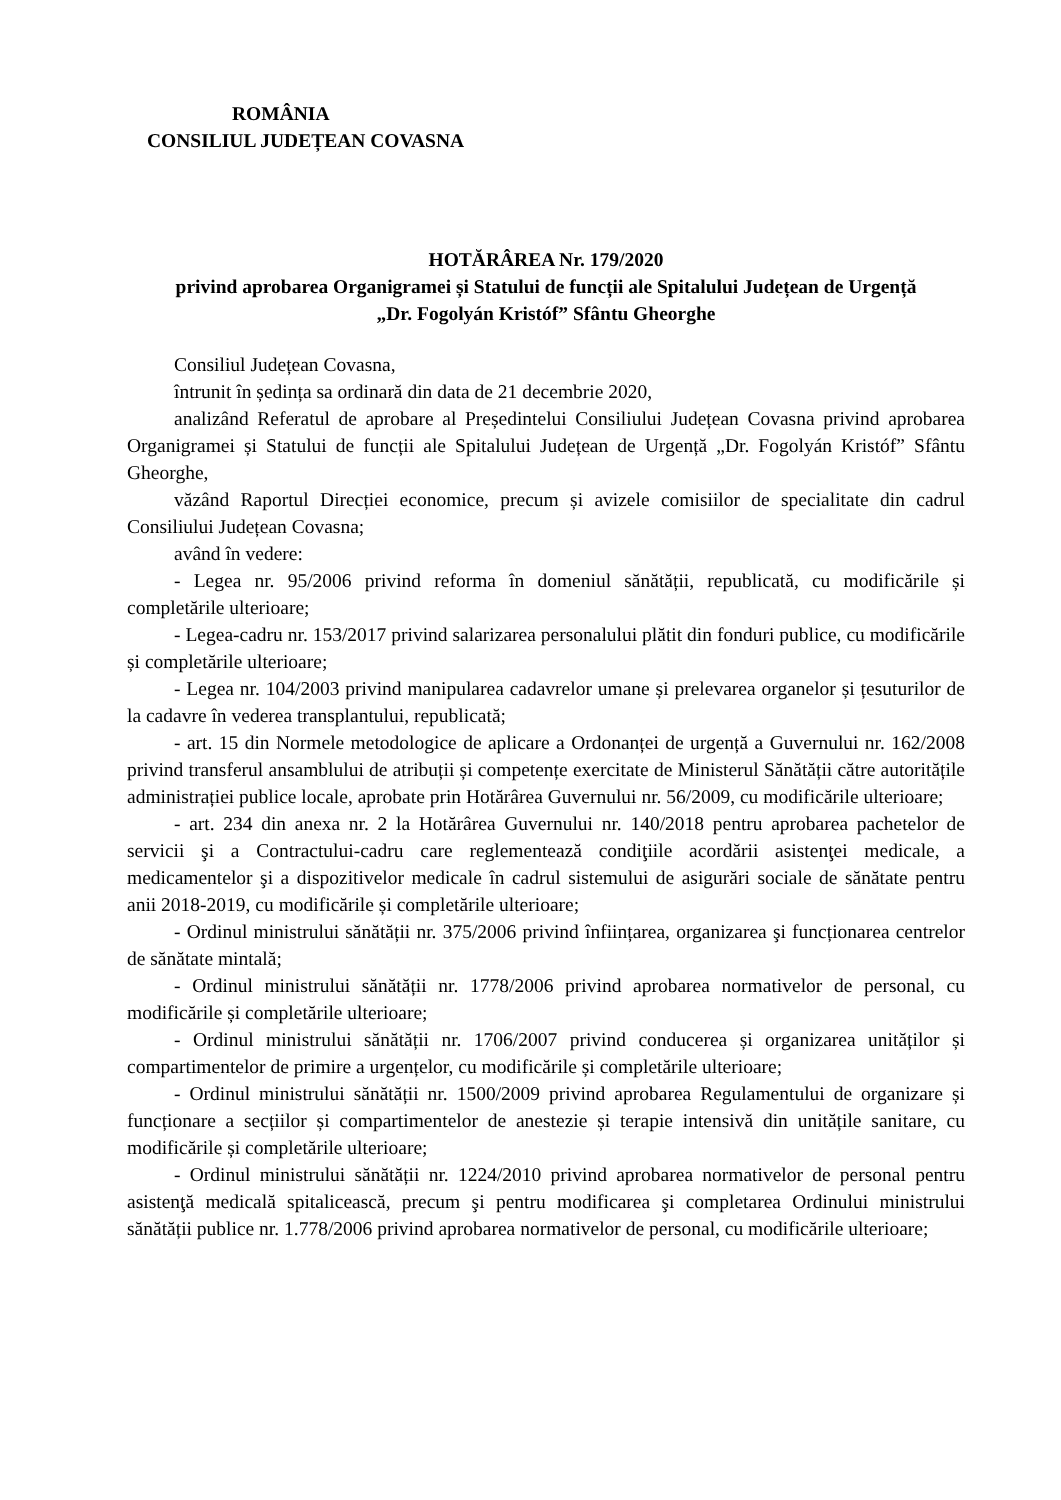ROMÂNIA
CONSILIUL JUDEȚEAN COVASNA
HOTĂRÂREA Nr. 179/2020
privind aprobarea Organigramei și Statului de funcții ale Spitalului Județean de Urgență
„Dr. Fogolyán Kristóf” Sfântu Gheorghe
Consiliul Județean Covasna,
întrunit în ședința sa ordinară din data de 21 decembrie 2020,
analizând Referatul de aprobare al Președintelui Consiliului Județean Covasna privind aprobarea Organigramei și Statului de funcții ale Spitalului Județean de Urgență „Dr. Fogolyán Kristóf” Sfântu Gheorghe,
văzând Raportul Direcției economice, precum și avizele comisiilor de specialitate din cadrul Consiliului Județean Covasna;
având în vedere:
- Legea nr. 95/2006 privind reforma în domeniul sănătății, republicată, cu modificările și completările ulterioare;
- Legea-cadru nr. 153/2017 privind salarizarea personalului plătit din fonduri publice, cu modificările și completările ulterioare;
- Legea nr. 104/2003 privind manipularea cadavrelor umane și prelevarea organelor și țesuturilor de la cadavre în vederea transplantului, republicată;
- art. 15 din Normele metodologice de aplicare a Ordonanței de urgență a Guvernului nr. 162/2008 privind transferul ansamblului de atribuții și competențe exercitate de Ministerul Sănătății către autoritățile administrației publice locale, aprobate prin Hotărârea Guvernului nr. 56/2009, cu modificările ulterioare;
- art. 234 din anexa nr. 2 la Hotărârea Guvernului nr. 140/2018 pentru aprobarea pachetelor de servicii şi a Contractului-cadru care reglementează condiţiile acordării asistenţei medicale, a medicamentelor şi a dispozitivelor medicale în cadrul sistemului de asigurări sociale de sănătate pentru anii 2018-2019, cu modificările și completările ulterioare;
- Ordinul ministrului sănătății nr. 375/2006 privind înființarea, organizarea şi funcționarea centrelor de sănătate mintală;
- Ordinul ministrului sănătății nr. 1778/2006 privind aprobarea normativelor de personal, cu modificările și completările ulterioare;
- Ordinul ministrului sănătății nr. 1706/2007 privind conducerea și organizarea unităților și compartimentelor de primire a urgențelor, cu modificările și completările ulterioare;
- Ordinul ministrului sănătății nr. 1500/2009 privind aprobarea Regulamentului de organizare și funcționare a secțiilor și compartimentelor de anestezie și terapie intensivă din unitățile sanitare, cu modificările și completările ulterioare;
- Ordinul ministrului sănătății nr. 1224/2010 privind aprobarea normativelor de personal pentru asistenţă medicală spitalicească, precum şi pentru modificarea şi completarea Ordinului ministrului sănătății publice nr. 1.778/2006 privind aprobarea normativelor de personal, cu modificările ulterioare;